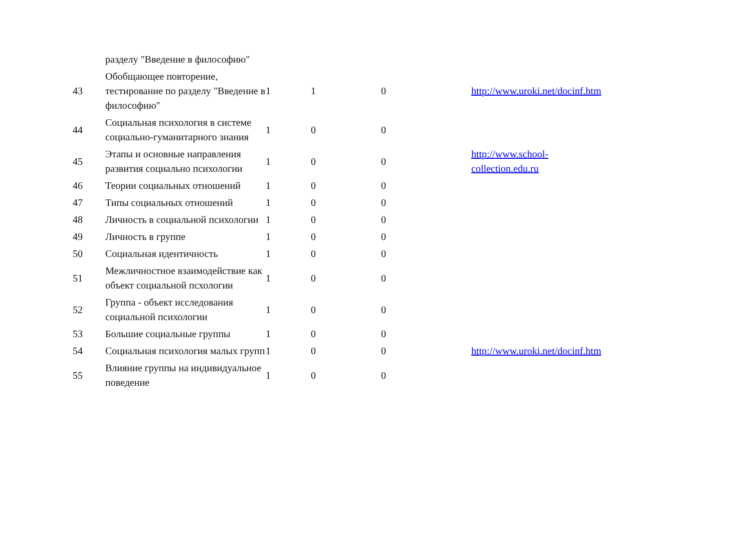| | разделу "Введение в философию" | | | | |
| 43 | Обобщающее повторение, тестирование по разделу "Введение в философию" | 1 | 1 | 0 | http://www.uroki.net/docinf.htm |
| 44 | Социальная психология в системе социально-гуманитарного знания | 1 | 0 | 0 | |
| 45 | Этапы и основные направления развития социально психологии | 1 | 0 | 0 | http://www.school- collection.edu.ru |
| 46 | Теории социальных отношений | 1 | 0 | 0 | |
| 47 | Типы социальных отношений | 1 | 0 | 0 | |
| 48 | Личность в социальной психологии | 1 | 0 | 0 | |
| 49 | Личность в группе | 1 | 0 | 0 | |
| 50 | Социальная идентичность | 1 | 0 | 0 | |
| 51 | Межличностное взаимодействие как объект социальной псхологии | 1 | 0 | 0 | |
| 52 | Группа - объект исследования социальной психологии | 1 | 0 | 0 | |
| 53 | Большие социальные группы | 1 | 0 | 0 | |
| 54 | Социальная психология малых групп | 1 | 0 | 0 | http://www.uroki.net/docinf.htm |
| 55 | Влияние группы на индивидуальное поведение | 1 | 0 | 0 | |